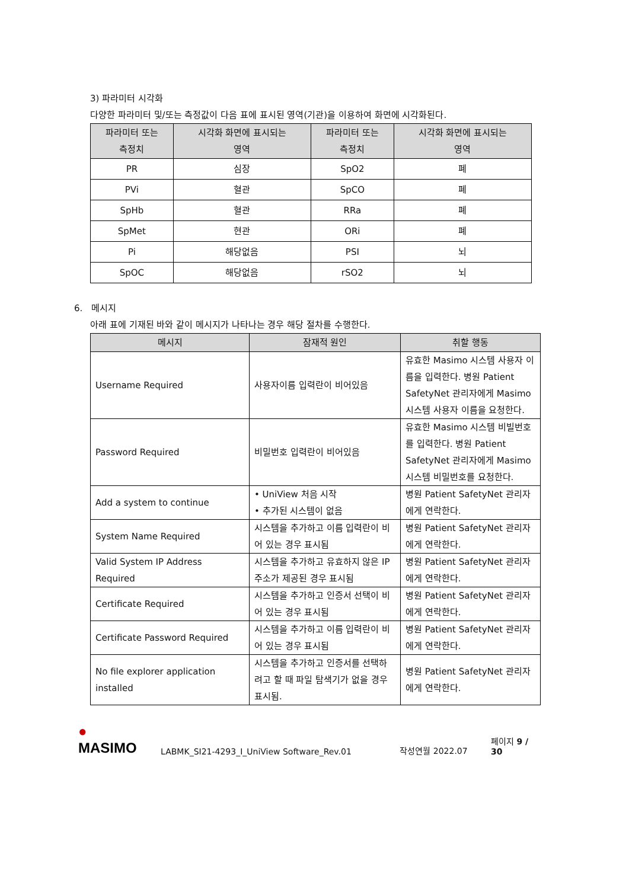3) 파라미터 시각화
다양한 파라미터 및/또는 측정값이 다음 표에 표시된 영역(기관)을 이용하여 화면에 시각화된다.
| 파라미터 또는 측정치 | 시각화 화면에 표시되는 영역 | 파라미터 또는 측정치 | 시각화 화면에 표시되는 영역 |
| --- | --- | --- | --- |
| PR | 심장 | SpO2 | 폐 |
| PVi | 혈관 | SpCO | 폐 |
| SpHb | 혈관 | RRa | 폐 |
| SpMet | 현관 | ORi | 폐 |
| Pi | 해당없음 | PSI | 뇌 |
| SpOC | 해당없음 | rSO2 | 뇌 |
6. 메시지
아래 표에 기재된 바와 같이 메시지가 나타나는 경우 해당 절차를 수행한다.
| 메시지 | 잠재적 원인 | 취할 행동 |
| --- | --- | --- |
| Username Required | 사용자이름 입력란이 비어있음 | 유효한 Masimo 시스템 사용자 이름을 입력한다. 병원 Patient SafetyNet 관리자에게 Masimo 시스템 사용자 이름을 요청한다. |
| Password Required | 비밀번호 입력란이 비어있음 | 유효한 Masimo 시스템 비빌번호를 입력한다. 병원 Patient SafetyNet 관리자에게 Masimo 시스템 비밀번호를 요청한다. |
| Add a system to continue | • UniView 처음 시작 • 추가된 시스템이 없음 | 병원 Patient SafetyNet 관리자에게 연락한다. |
| System Name Required | 시스템을 추가하고 이름 입력란이 비어 있는 경우 표시됨 | 병원 Patient SafetyNet 관리자에게 연락한다. |
| Valid System IP Address Required | 시스템을 추가하고 유효하지 않은 IP 주소가 제공된 경우 표시됨 | 병원 Patient SafetyNet 관리자에게 연락한다. |
| Certificate Required | 시스템을 추가하고 인증서 선택이 비어 있는 경우 표시됨 | 병원 Patient SafetyNet 관리자에게 연락한다. |
| Certificate Password Required | 시스템을 추가하고 이름 입력란이 비어 있는 경우 표시됨 | 병원 Patient SafetyNet 관리자에게 연락한다. |
| No file explorer application installed | 시스템을 추가하고 인증서를 선택하려고 할 때 파일 탐색기가 없을 경우 표시됨. | 병원 Patient SafetyNet 관리자에게 연락한다. |
● MASIMO
LABMK_SI21-4293_I_UniView Software_Rev.01
작성연월 2022.07
페이지 9 / 30